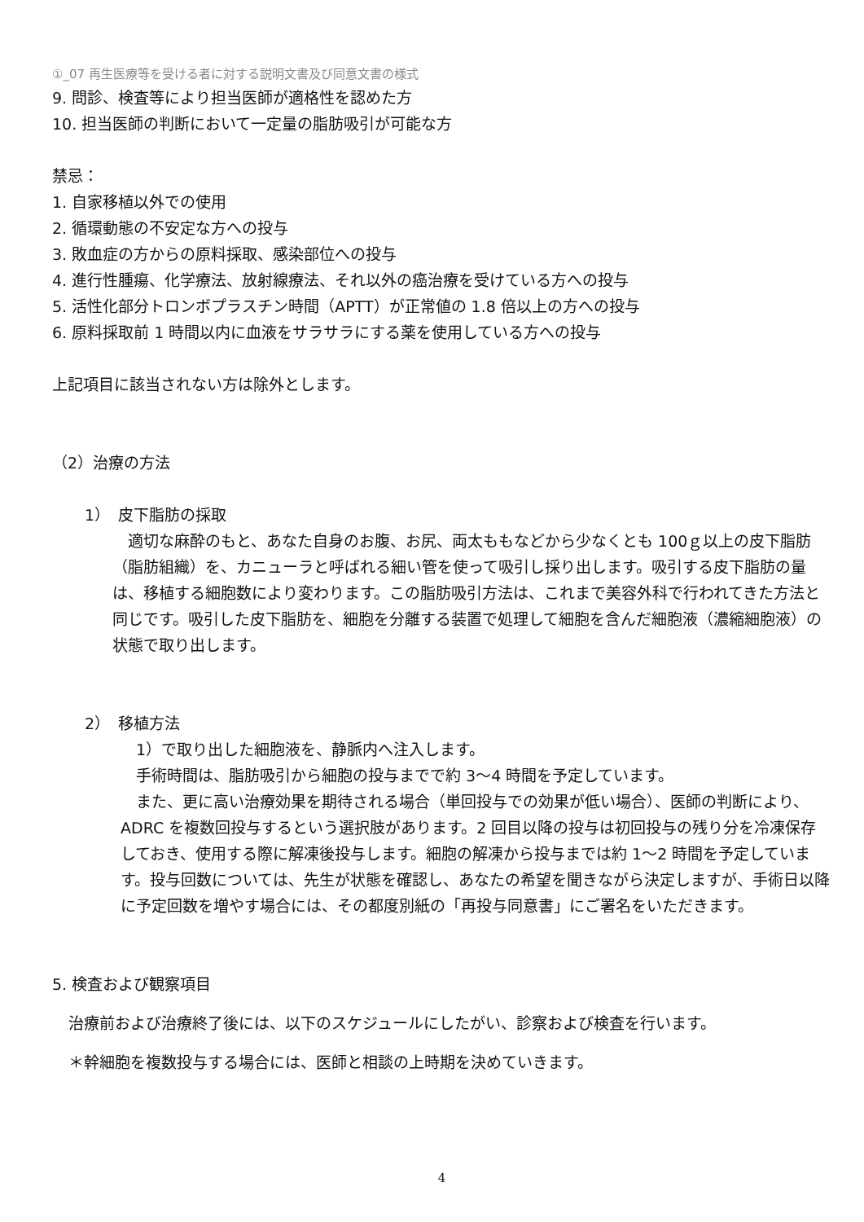①_07 再生医療等を受ける者に対する説明文書及び同意文書の様式
9. 問診、検査等により担当医師が適格性を認めた方
10. 担当医師の判断において一定量の脂肪吸引が可能な方
禁忌：
1. 自家移植以外での使用
2. 循環動態の不安定な方への投与
3. 敗血症の方からの原料採取、感染部位への投与
4. 進行性腫瘍、化学療法、放射線療法、それ以外の癌治療を受けている方への投与
5. 活性化部分トロンボプラスチン時間（APTT）が正常値の 1.8 倍以上の方への投与
6. 原料採取前 1 時間以内に血液をサラサラにする薬を使用している方への投与
上記項目に該当されない方は除外とします。
（2）治療の方法
1）　皮下脂肪の採取
　適切な麻酔のもと、あなた自身のお腹、お尻、両太ももなどから少なくとも 100ｇ以上の皮下脂肪（脂肪組織）を、カニューラと呼ばれる細い管を使って吸引し採り出します。吸引する皮下脂肪の量は、移植する細胞数により変わります。この脂肪吸引方法は、これまで美容外科で行われてきた方法と同じです。吸引した皮下脂肪を、細胞を分離する装置で処理して細胞を含んだ細胞液（濃縮細胞液）の状態で取り出します。
2）　移植方法
　1）で取り出した細胞液を、静脈内へ注入します。
　手術時間は、脂肪吸引から細胞の投与までで約 3～4 時間を予定しています。
　また、更に高い治療効果を期待される場合（単回投与での効果が低い場合）、医師の判断により、ADRC を複数回投与するという選択肢があります。2 回目以降の投与は初回投与の残り分を冷凍保存しておき、使用する際に解凍後投与します。細胞の解凍から投与までは約 1～2 時間を予定しています。投与回数については、先生が状態を確認し、あなたの希望を聞きながら決定しますが、手術日以降に予定回数を増やす場合には、その都度別紙の「再投与同意書」にご署名をいただきます。
5. 検査および観察項目
治療前および治療終了後には、以下のスケジュールにしたがい、診察および検査を行います。
＊幹細胞を複数投与する場合には、医師と相談の上時期を決めていきます。
4